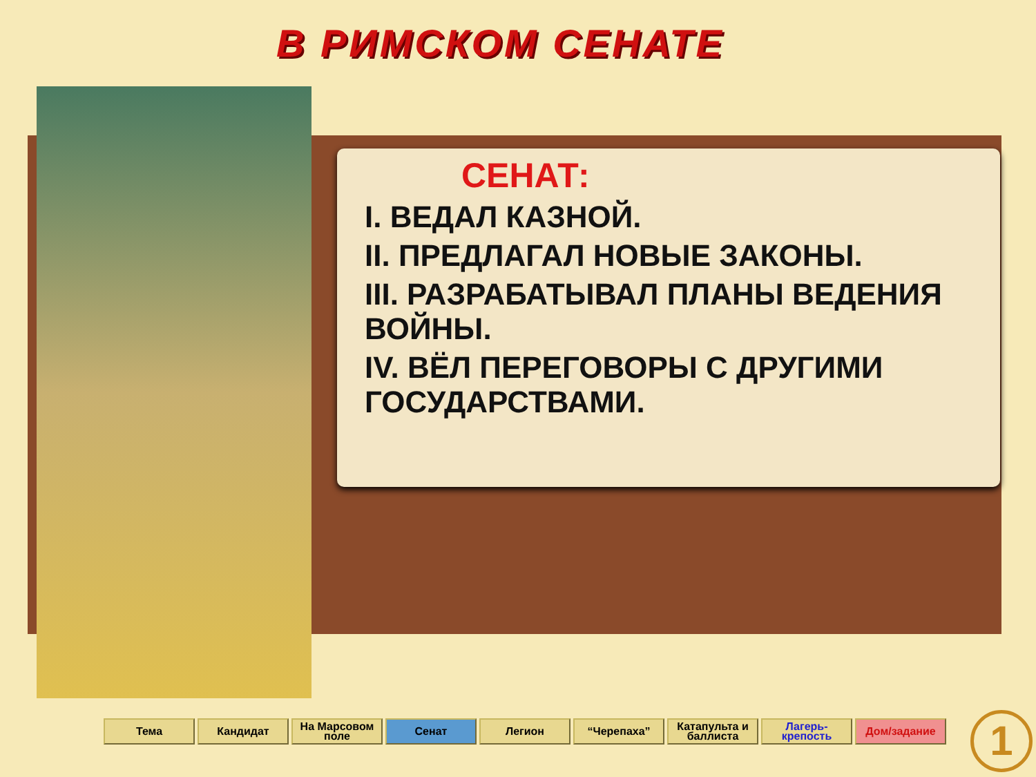В РИМСКОМ СЕНАТЕ
СЕНАТ:
I. ВЕДАЛ КАЗНОЙ.
II. ПРЕДЛАГАЛ НОВЫЕ ЗАКОНЫ.
III. РАЗРАБАТЫВАЛ ПЛАНЫ ВЕДЕНИЯ ВОЙНЫ.
IV. ВЁЛ ПЕРЕГОВОРЫ С ДРУГИМИ ГОСУДАРСТВАМИ.
Тема Кандидат На Марсовом поле
Сенат Легион “Черепаха” Катапульта и баллиста
Лагерь-крепость
Дом/задание
1